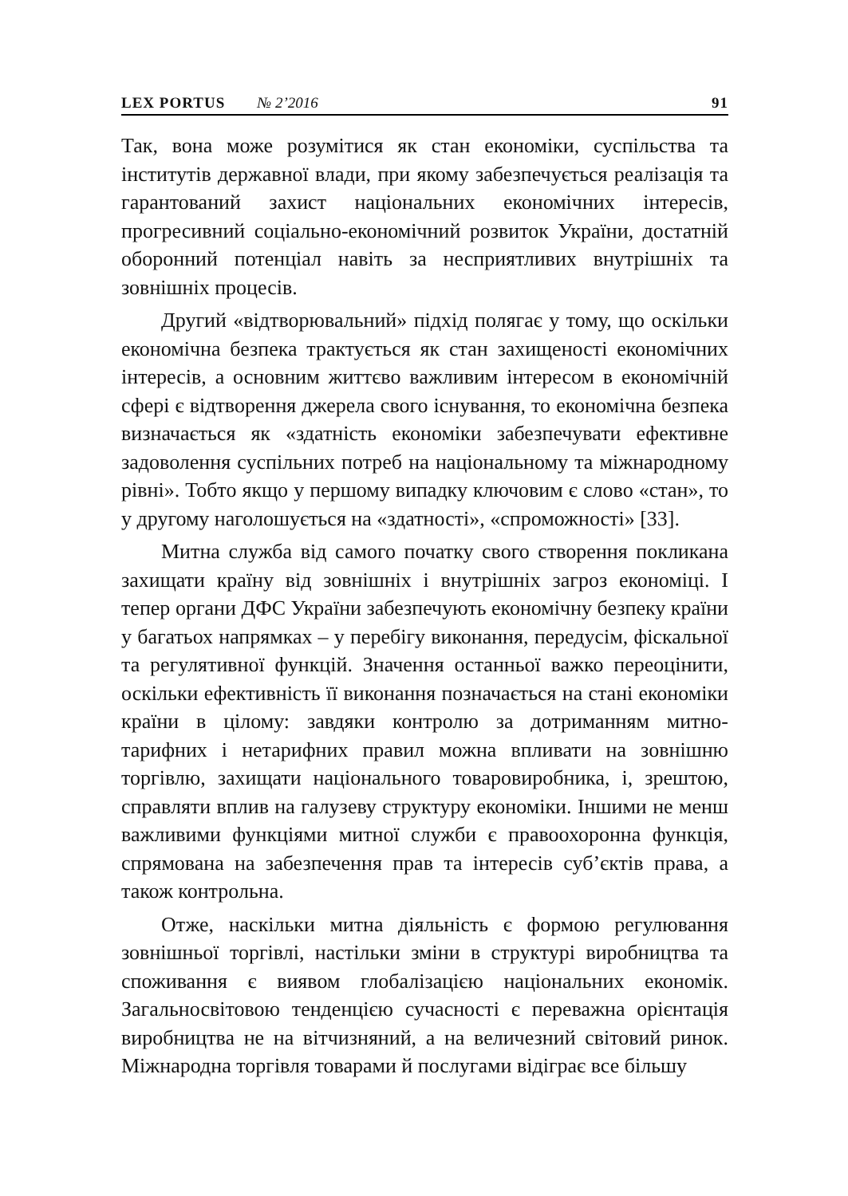LEX PORTUS № 2’2016 91
Так, вона може розумітися як стан економіки, суспільства та інститутів державної влади, при якому забезпечується реалізація та гарантований захист національних економічних інтересів, прогресивний соціально-економічний розвиток України, достатній оборонний потенціал навіть за несприятливих внутрішніх та зовнішніх процесів.
Другий «відтворювальний» підхід полягає у тому, що оскільки економічна безпека трактується як стан захищеності економічних інтересів, а основним життєво важливим інтересом в економічній сфері є відтворення джерела свого існування, то економічна безпека визначається як «здатність економіки забезпечувати ефективне задоволення суспільних потреб на національному та міжнародному рівні». Тобто якщо у першому випадку ключовим є слово «стан», то у другому наголошується на «здатності», «спроможності» [33].
Митна служба від самого початку свого створення покликана захищати країну від зовнішніх і внутрішніх загроз економіці. І тепер органи ДФС України забезпечують економічну безпеку країни у багатьох напрямках – у перебігу виконання, передусім, фіскальної та регулятивної функцій. Значення останньої важко переоцінити, оскільки ефективність її виконання позначається на стані економіки країни в цілому: завдяки контролю за дотриманням митно-тарифних і нетарифних правил можна впливати на зовнішню торгівлю, захищати національного товаровиробника, і, зрештою, справляти вплив на галузеву структуру економіки. Іншими не менш важливими функціями митної служби є правоохоронна функція, спрямована на забезпечення прав та інтересів суб’єктів права, а також контрольна.
Отже, наскільки митна діяльність є формою регулювання зовнішньої торгівлі, настільки зміни в структурі виробництва та споживання є виявом глобалізацією національних економік. Загальносвітовою тенденцією сучасності є переважна орієнтація виробництва не на вітчизняний, а на величезний світовий ринок. Міжнародна торгівля товарами й послугами відіграє все більшу